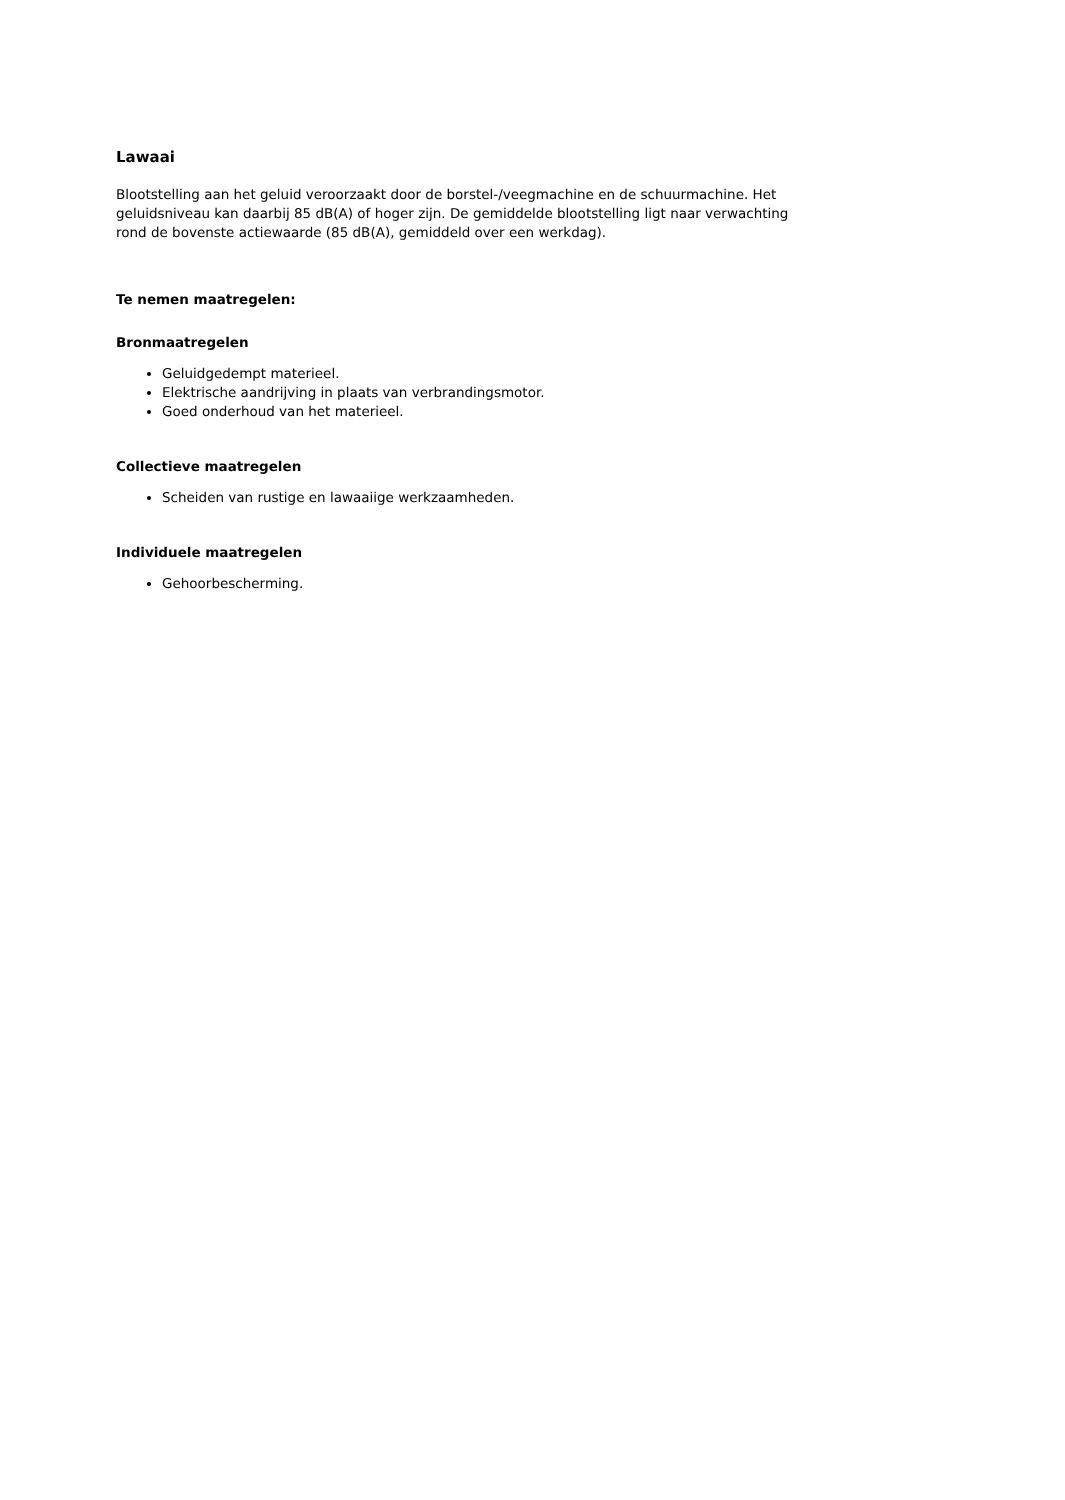Lawaai
Blootstelling aan het geluid veroorzaakt door de borstel-/veegmachine en de schuurmachine. Het geluidsniveau kan daarbij 85 dB(A) of hoger zijn. De gemiddelde blootstelling ligt naar verwachting rond de bovenste actiewaarde (85 dB(A), gemiddeld over een werkdag).
Te nemen maatregelen:
Bronmaatregelen
Geluidgedempt materieel.
Elektrische aandrijving in plaats van verbrandingsmotor.
Goed onderhoud van het materieel.
Collectieve maatregelen
Scheiden van rustige en lawaaiige werkzaamheden.
Individuele maatregelen
Gehoorbescherming.